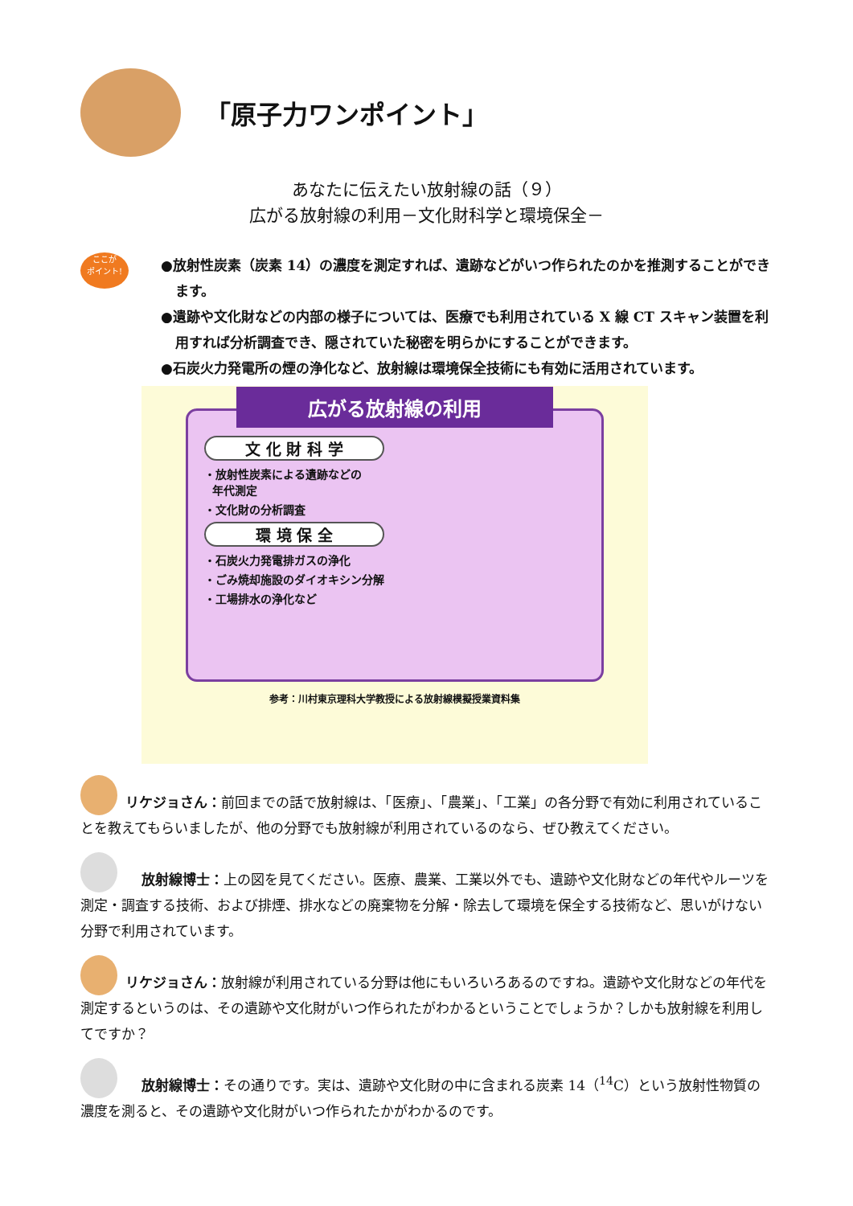「原子力ワンポイント」
あなたに伝えたい放射線の話（９）
広がる放射線の利用－文化財科学と環境保全－
ここが
ポイント!
●放射性炭素（炭素 14）の濃度を測定すれば、遺跡などがいつ作られたのかを推測することができます。
●遺跡や文化財などの内部の様子については、医療でも利用されている X 線 CT スキャン装置を利用すれば分析調査でき、隠されていた秘密を明らかにすることができます。
●石炭火力発電所の煙の浄化など、放射線は環境保全技術にも有効に活用されています。
広がる放射線の利用
文 化 財 科 学
・放射性炭素による遺跡などの
年代測定
・文化財の分析調査
環 境 保 全
・石炭火力発電排ガスの浄化
・ごみ焼却施設のダイオキシン分解
・工場排水の浄化など
参考：川村東京理科大学教授による放射線模擬授業資料集
リケジョさん：前回までの話で放射線は、「医療」、「農業」、「工業」の各分野で有効に利用されていることを教えてもらいましたが、他の分野でも放射線が利用されているのなら、ぜひ教えてください。
放射線博士：上の図を見てください。医療、農業、工業以外でも、遺跡や文化財などの年代やルーツを測定・調査する技術、および排煙、排水などの廃棄物を分解・除去して環境を保全する技術など、思いがけない分野で利用されています。
リケジョさん：放射線が利用されている分野は他にもいろいろあるのですね。遺跡や文化財などの年代を測定するというのは、その遺跡や文化財がいつ作られたがわかるということでしょうか？しかも放射線を利用してですか？
放射線博士：その通りです。実は、遺跡や文化財の中に含まれる炭素 14（<sup>14</sup>C）という放射性物質の濃度を測ると、その遺跡や文化財がいつ作られたかがわかるのです。